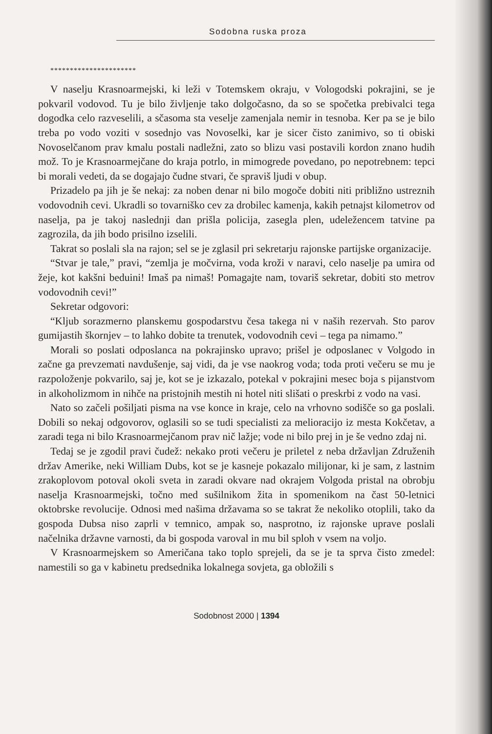Sodobna ruska proza
**********************
V naselju Krasnoarmejski, ki leži v Totemskem okraju, v Vologodski pokrajini, se je pokvaril vodovod. Tu je bilo življenje tako dolgočasno, da so se spočetka prebivalci tega dogodka celo razveselili, a sčasoma sta veselje zamenjala nemir in tesnoba. Ker pa se je bilo treba po vodo voziti v sosednjo vas Novoselki, kar je sicer čisto zanimivo, so ti obiski Novoselčanom prav kmalu postali nadležni, zato so blizu vasi postavili kordon znano hudih mož. To je Krasnoarmejčane do kraja potrlo, in mimogrede povedano, po nepotrebnem: tepci bi morali vedeti, da se dogajajo čudne stvari, če spraviš ljudi v obup.
Prizadelo pa jih je še nekaj: za noben denar ni bilo mogoče dobiti niti približno ustreznih vodovodnih cevi. Ukradli so tovarniško cev za drobilec kamenja, kakih petnajst kilometrov od naselja, pa je takoj naslednji dan prišla policija, zasegla plen, udeležencem tatvine pa zagrozila, da jih bodo prisilno izselili.
Takrat so poslali sla na rajon; sel se je zglasil pri sekretarju rajonske partijske organizacije.
“Stvar je tale,” pravi, “zemlja je močvirna, voda kroži v naravi, celo naselje pa umira od žeje, kot kakšni beduini! Imaš pa nimaš! Pomagajte nam, tovariš sekretar, dobiti sto metrov vodovodnih cevi!”
Sekretar odgovori:
“Kljub sorazmerno planskemu gospodarstvu česa takega ni v naših rezervah. Sto parov gumijastih škornjev – to lahko dobite ta trenutek, vodovodnih cevi – tega pa nimamo.”
Morali so poslati odposlanca na pokrajinsko upravo; prišel je odposlanec v Volgodo in začne ga prevzemati navdušenje, saj vidi, da je vse naokrog voda; toda proti večeru se mu je razpoloženje pokvarilo, saj je, kot se je izkazalo, potekal v pokrajini mesec boja s pijanstvom in alkoholizmom in nihče na pristojnih mestih ni hotel niti slišati o preskrbi z vodo na vasi.
Nato so začeli pošiljati pisma na vse konce in kraje, celo na vrhovno sodišče so ga poslali. Dobili so nekaj odgovorov, oglasili so se tudi specialisti za melioracijo iz mesta Kokčetav, a zaradi tega ni bilo Krasnoarmejčanom prav nič lažje; vode ni bilo prej in je še vedno zdaj ni.
Tedaj se je zgodil pravi čudež: nekako proti večeru je priletel z neba državljan Združenih držav Amerike, neki William Dubs, kot se je kasneje pokazalo milijonar, ki je sam, z lastnim zrakoplovom potoval okoli sveta in zaradi okvare nad okrajem Volgoda pristal na obrobju naselja Krasnoarmejski, točno med sušilnikom žita in spomenikom na čast 50-letnici oktobrske revolucije. Odnosi med našima državama so se takrat že nekoliko otoplili, tako da gospoda Dubsa niso zaprli v temnico, ampak so, nasprotno, iz rajonske uprave poslali načelnika državne varnosti, da bi gospoda varoval in mu bil sploh v vsem na voljo.
V Krasnoarmejskem so Američana tako toplo sprejeli, da se je ta sprva čisto zmedel: namestili so ga v kabinetu predsednika lokalnega sovjeta, ga obložili s
Sodobnost 2000 | 1394